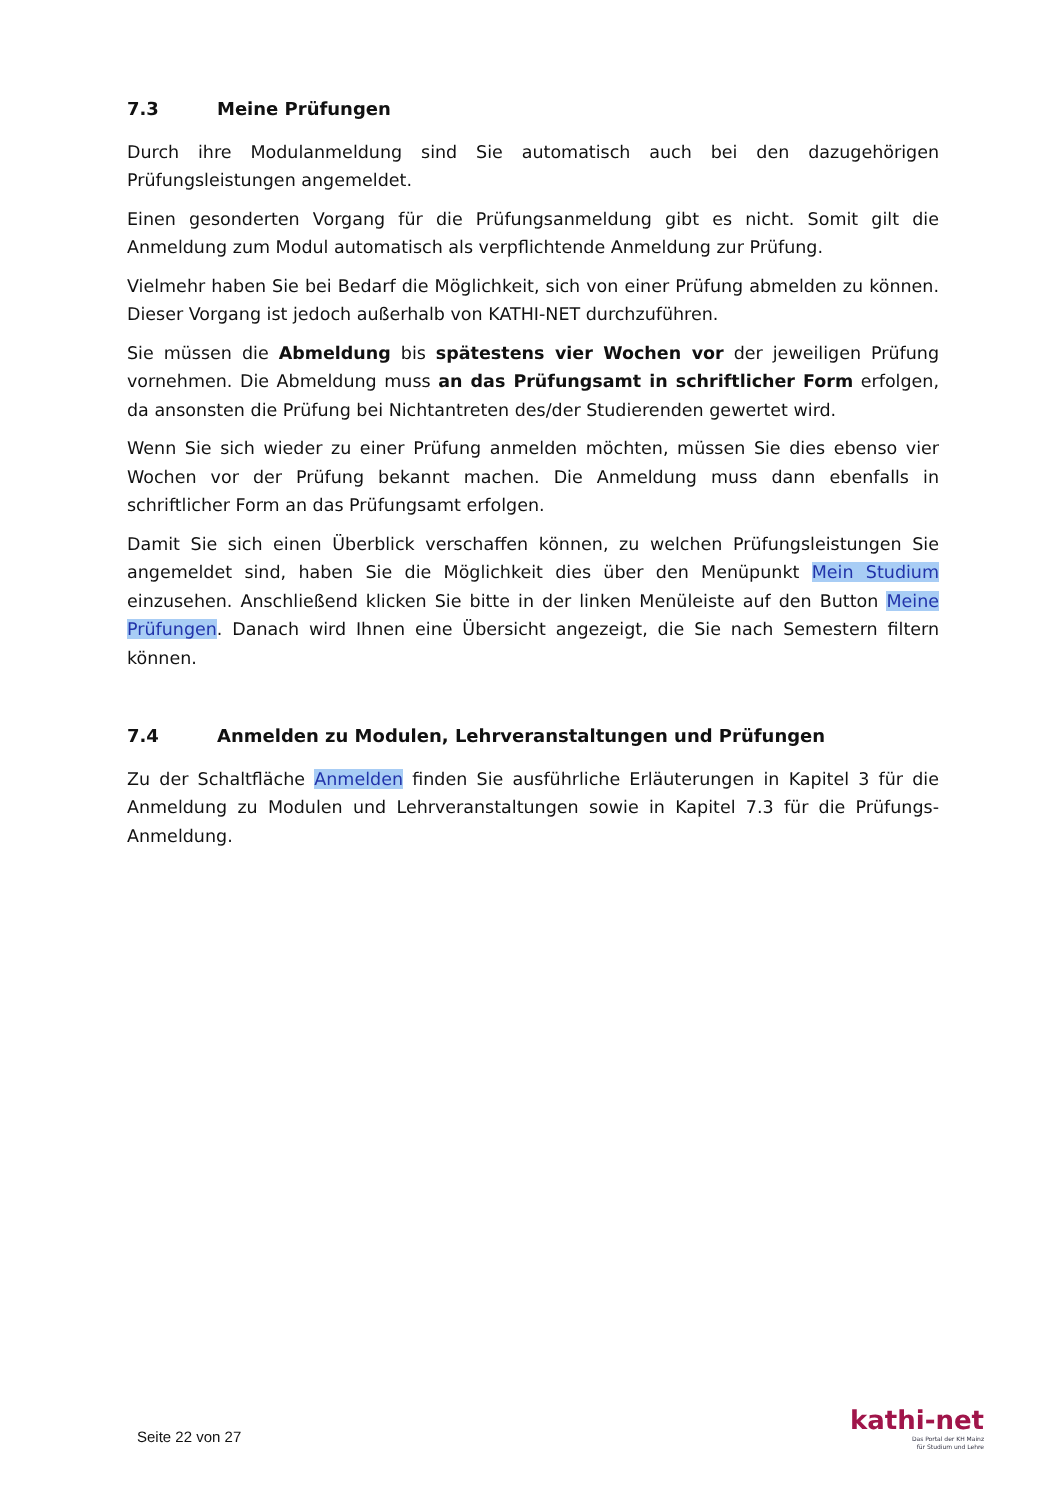7.3 Meine Prüfungen
Durch ihre Modulanmeldung sind Sie automatisch auch bei den dazugehörigen Prüfungsleistungen angemeldet.
Einen gesonderten Vorgang für die Prüfungsanmeldung gibt es nicht. Somit gilt die Anmeldung zum Modul automatisch als verpflichtende Anmeldung zur Prüfung.
Vielmehr haben Sie bei Bedarf die Möglichkeit, sich von einer Prüfung abmelden zu können. Dieser Vorgang ist jedoch außerhalb von KATHI-NET durchzuführen.
Sie müssen die Abmeldung bis spätestens vier Wochen vor der jeweiligen Prüfung vornehmen. Die Abmeldung muss an das Prüfungsamt in schriftlicher Form erfolgen, da ansonsten die Prüfung bei Nichtantreten des/der Studierenden gewertet wird.
Wenn Sie sich wieder zu einer Prüfung anmelden möchten, müssen Sie dies ebenso vier Wochen vor der Prüfung bekannt machen. Die Anmeldung muss dann ebenfalls in schriftlicher Form an das Prüfungsamt erfolgen.
Damit Sie sich einen Überblick verschaffen können, zu welchen Prüfungsleistungen Sie angemeldet sind, haben Sie die Möglichkeit dies über den Menüpunkt Mein Studium einzusehen. Anschließend klicken Sie bitte in der linken Menüleiste auf den Button Meine Prüfungen. Danach wird Ihnen eine Übersicht angezeigt, die Sie nach Semestern filtern können.
7.4 Anmelden zu Modulen, Lehrveranstaltungen und Prüfungen
Zu der Schaltfläche Anmelden finden Sie ausführliche Erläuterungen in Kapitel 3 für die Anmeldung zu Modulen und Lehrveranstaltungen sowie in Kapitel 7.3 für die Prüfungs-Anmeldung.
Seite 22 von 27
kathi-net
Das Portal der KH Mainz
für Studium und Lehre